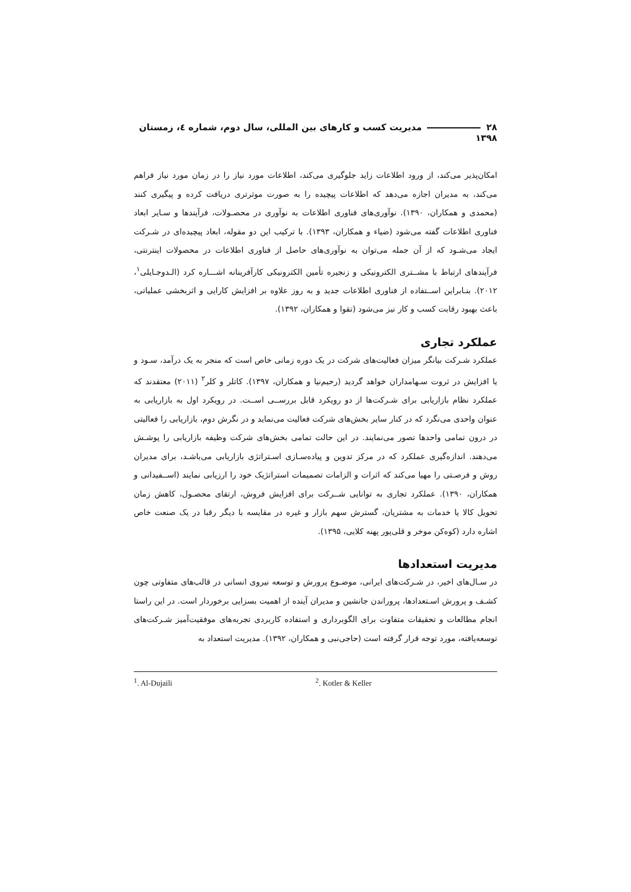۲۸ مدیریت کسب و کارهای بین المللی، سال دوم، شماره ٤، زمستان ۱۳۹۸
امکان‌پذیر می‌کند، از ورود اطلاعات زاید جلوگیری می‌کند، اطلاعات مورد نیاز را در زمان مورد نیاز فراهم می‌کند، به مدیران اجازه می‌دهد که اطلاعات پیچیده را به صورت موثرتری دریافت کرده و پیگیری کنند (محمدی و همکاران، ۱۳۹۰). نوآوری‌های فناوری اطلاعات به نوآوری در محصـولات، فرآیندها و سـایر ابعاد فناوری اطلاعات گفته می‌شود (ضیاء و همکاران، ۱۳۹۳). با ترکیب این دو مقوله، ابعاد پیچیده‌ای در شـرکت ایجاد می‌شـود که از آن جمله می‌توان به نوآوری‌های حاصل از فناوری اطلاعات در محصولات اینترنتی، فرآیندهای ارتباط با مشــتری الکترونیکی و زنجیره تأمین الکترونیکی کارآفرینانه اشـــاره کرد (الـدوجـایلی<sup>۱</sup>، ۲۰۱۲). بنـابراین اســتفاده از فناوری اطلاعات جدید و به روز علاوه بر افزایش کارایی و اثربخشی عملیاتی، باعث بهبود رقابت کسب و کار نیز می‌شود (تقوا و همکاران، ۱۳۹۲).
عملکرد تجاری
عملکرد شـرکت بیانگر میزان فعالیت‌های شرکت در یک دوره زمانی خاص است که منجر به یک درآمد، سـود و یا افزایش در ثروت سـهامداران خواهد گردید (رحیم‌نیا و همکاران، ۱۳۹۷). کاتلر و کلر<sup>۲</sup> (۲۰۱۱) معتقدند که عملکرد نظام بازاریابی برای شـرکت‌ها از دو رویکرد قابل بررســی اســت. در رویکرد اول به بازاریابی به عنوان واحدی می‌نگرد که در کنار سایر بخش‌های شرکت فعالیت می‌نماید و در نگرش دوم، بازاریابی را فعالیتی در درون تمامی واحدها تصور می‌نمایند. در این حالت تمامی بخش‌های شرکت وظیفه بازاریابی را پوشـش می‌دهند. اندازه‌گیری عملکرد که در مرکز تدوین و پیاده‌سـازی اسـتراتژی بازاریابی می‌باشـد، برای مدیران روش و فرصـتی را مهیا می‌کند که اثرات و الزامات تصمیمات استراتژیک خود را ارزیابی نمایند (اســفیدانی و همکاران، ۱۳۹۰). عملکرد تجاری به توانایی شــرکت برای افزایش فروش، ارتقای محصـول، کاهش زمان تحویل کالا یا خدمات به مشتریان، گسترش سهم بازار و غیره در مقایسه با دیگر رقبا در یک صنعت خاص اشاره دارد (کوه‌کن موخر و قلی‌پور پهنه کلایی، ۱۳۹۵).
مدیریت استعدادها
در سـال‌های اخیر، در شـرکت‌های ایرانی، موضـوع پرورش و توسعه نیروی انسانی در قالب‌های متفاوتی چون کشـف و پرورش اسـتعدادها، پروراندن جانشین و مدیران آینده از اهمیت بسزایی برخوردار است. در این راستا انجام مطالعات و تحقیقات متفاوت برای الگوبرداری و استفاده کاربردی تجربه‌های موفقیت‌آمیز شـرکت‌های توسعه‌یافته، مورد توجه قرار گرفته است (حاجی‌نبی و همکاران، ۱۳۹۲). مدیریت استعداد به
<sup>1</sup>. Al-Dujaili <sup>2</sup>. Kotler & Keller